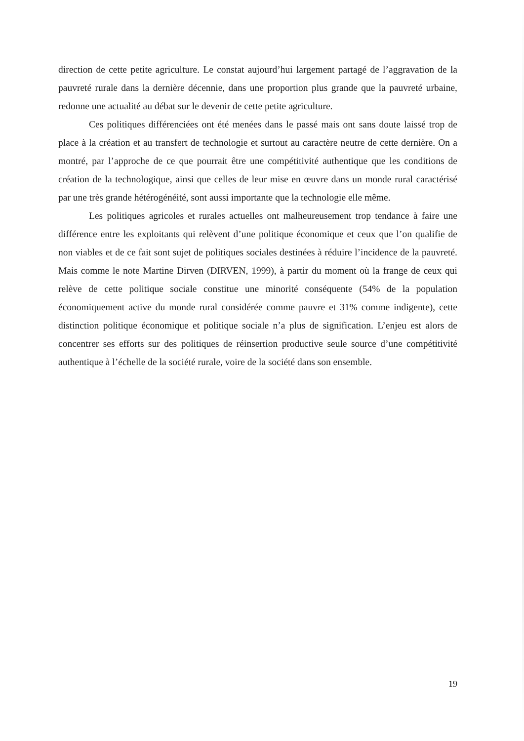direction de cette petite agriculture. Le constat aujourd’hui largement partagé de l’aggravation de la pauvreté rurale dans la dernière décennie, dans une proportion plus grande que la pauvreté urbaine, redonne une actualité au débat sur le devenir de cette petite agriculture.
Ces politiques différenciées ont été menées dans le passé mais ont sans doute laissé trop de place à la création et au transfert de technologie et surtout au caractère neutre de cette dernière. On a montré, par l’approche de ce que pourrait être une compétitivité authentique que les conditions de création de la technologique, ainsi que celles de leur mise en œuvre dans un monde rural caractérisé par une très grande hétérogénéité, sont aussi importante que la technologie elle même.
Les politiques agricoles et rurales actuelles ont malheureusement trop tendance à faire une différence entre les exploitants qui relèvent d’une politique économique et ceux que l’on qualifie de non viables et de ce fait sont sujet de politiques sociales destinées à réduire l’incidence de la pauvreté. Mais comme le note Martine Dirven (DIRVEN, 1999), à partir du moment où la frange de ceux qui relève de cette politique sociale constitue une minorité conséquente (54% de la population économiquement active du monde rural considérée comme pauvre et 31% comme indigente), cette distinction politique économique et politique sociale n’a plus de signification. L’enjeu est alors de concentrer ses efforts sur des politiques de réinsertion productive seule source d’une compétitivité authentique à l’échelle de la société rurale, voire de la société dans son ensemble.
19